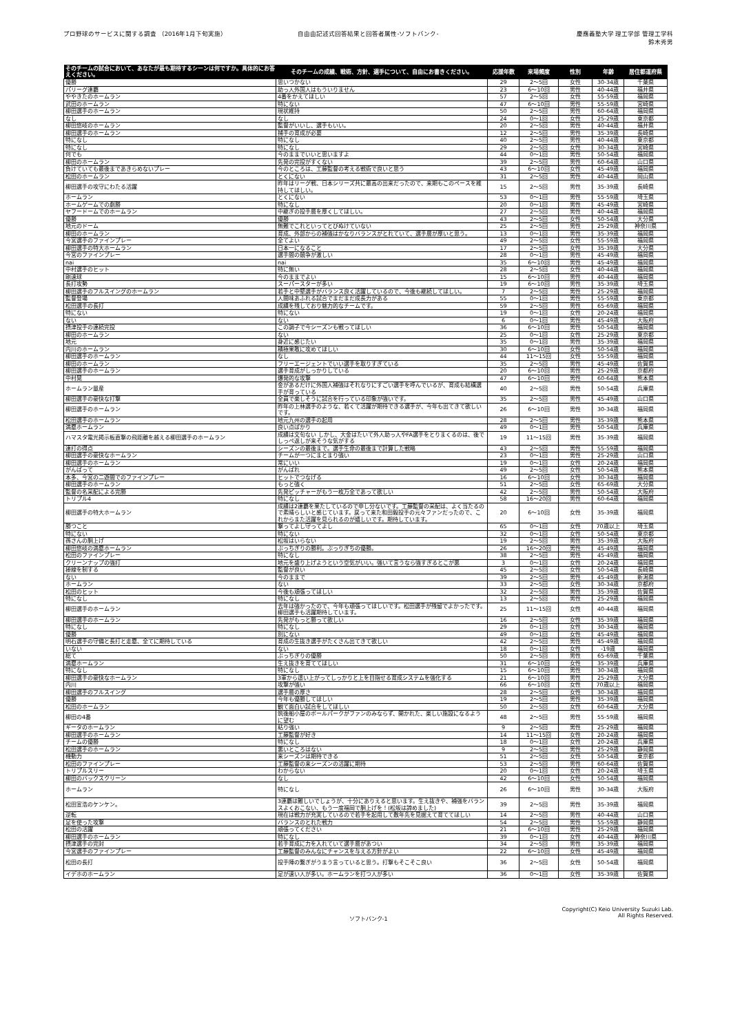プロ野球のサービスに関する調査 （2016年1月下旬実施）
自由由記述式回答結果と回答者属性-ソフトバンク-
慶應義塾大学 理工学部 管理工学科
鈴木秀男
| そのチームの試合において、あなたが最も期待するシーンは何ですか。具体的にお答えください。 | そのチームの成績、戦術、方針、選手について、自由にお書きください。 | 応援年数 | 来場頻度 | 性別 | 年齢 | 居住都道府県 |
| --- | --- | --- | --- | --- | --- | --- |
| 優勝 | 思いつかない | 29 | 2～5回 | 女性 | 30-34歳 | 千葉県 |
| パリーグ連覇 | 助っ人外国人はもういりません | 23 | 6～10回 | 男性 | 40-44歳 | 福井県 |
| ややきたのホームラン | 4番をかえてほしい | 57 | 2～5回 | 女性 | 55-59歳 | 福岡県 |
| 武田のホームラン | 特にない | 47 | 6～10回 | 男性 | 55-59歳 | 宮崎県 |
| 柳田選手のホームラン | 現状維持 | 50 | 2～5回 | 男性 | 60-64歳 | 福岡県 |
| なし | なし | 24 | 0～1回 | 女性 | 25-29歳 | 東京都 |
| 柳田悠岐のホームラン | 監督がいいし、選手もいい。 | 20 | 2～5回 | 男性 | 40-44歳 | 福井県 |
| 柳田選手のホームラン | 捕手の育成が必要 | 12 | 2～5回 | 男性 | 35-39歳 | 長崎県 |
| 特になし | 特になし | 40 | 2～5回 | 男性 | 40-44歳 | 東京都 |
| 特になし | 特になし | 29 | 2～5回 | 女性 | 30-34歳 | 宮崎県 |
| 何でも | 今のままでいいと思いますよ | 44 | 0～1回 | 男性 | 50-54歳 | 福岡県 |
| 柳田のホームラン | 先発の完投がすくない | 39 | 2～5回 | 男性 | 60-64歳 | 山口県 |
| 負けていても最後まであきらめないプレー | 今のところは、工藤監督の考える戦術で良いと思う | 43 | 6～10回 | 女性 | 45-49歳 | 福岡県 |
| 松田のホームラン | とくにない | 31 | 2～5回 | 男性 | 40-44歳 | 岡山県 |
| 柳田選手の攻守にわたる活躍 | 昨年はリーグ戦、日本シリーズ共に最高の出来だったので、来期もこのペースを維持してほしい。 | 15 | 2～5回 | 男性 | 35-39歳 | 長崎県 |
| ホームラン | とくにない | 53 | 0～1回 | 男性 | 55-59歳 | 埼玉県 |
| ホームゲームでの劇勝 | 特になし | 20 | 0～1回 | 男性 | 45-49歳 | 宮崎県 |
| ヤフードームでのホームラン | 中継ぎの投手層を厚くしてほしい。 | 27 | 2～5回 | 男性 | 40-44歳 | 福岡県 |
| 優勝 | 優勝 | 43 | 2～5回 | 女性 | 50-54歳 | 大分県 |
| 地元のドーム | 無難でこれといってとびぬけていない | 25 | 2～5回 | 男性 | 25-29歳 | 神奈川県 |
| 柳田のホームラン | 育成、外部からの補強はかなりバランスがとれていて、選手層が厚いと思う。 | 13 | 0～1回 | 男性 | 35-39歳 | 福岡県 |
| 今宮選手のファインプレー | 全てよい | 49 | 2～5回 | 女性 | 55-59歳 | 福岡県 |
| 柳田選手の特大ホームラン | 日本一になること | 17 | 2～5回 | 女性 | 35-39歳 | 大分県 |
| 今宮のファインプレー | 選手間の競争が激しい | 28 | 0～1回 | 男性 | 45-49歳 | 福岡県 |
| nai | nai | 35 | 6～10回 | 男性 | 45-49歳 | 福岡県 |
| 中村選手のヒット | 特に無い | 28 | 2～5回 | 女性 | 40-44歳 | 福岡県 |
| 剛速球 | 今のままでよい | 15 | 6～10回 | 男性 | 40-44歳 | 福岡県 |
| 長打攻勢 | スーパースターが多い | 19 | 6～10回 | 男性 | 35-39歳 | 埼玉県 |
| 柳田選手のフルスイングのホームラン | 若手と中堅選手がバランス良く活躍しているので、今後も継続してほしい。 | 7 | 2～5回 | 男性 | 25-29歳 | 福岡県 |
| 監督登場 | 人間味あふれる試合でまだまだ成長力がある | 55 | 0～1回 | 男性 | 55-59歳 | 東京都 |
| 松田選手の長打 | 成績を残しており魅力的なチームです。 | 59 | 2～5回 | 男性 | 65-69歳 | 福岡県 |
| 特にない | 特にない | 19 | 0～1回 | 女性 | 20-24歳 | 福岡県 |
| ない | ない | 6 | 0～1回 | 男性 | 45-49歳 | 大阪府 |
| 摂津投手の連続完投 | この調子で今シーズンも戦ってほしい | 36 | 6～10回 | 男性 | 50-54歳 | 福岡県 |
| 柳田のホームラン | ない | 25 | 0～1回 | 女性 | 25-29歳 | 東京都 |
| 地元 | 身近に感じたい | 35 | 0～1回 | 男性 | 35-39歳 | 福岡県 |
| 内川のホームラン | 積極果敢に攻めてほしい | 30 | 6～10回 | 女性 | 50-54歳 | 福岡県 |
| 柳田選手のホームラン | なし | 44 | 11～15回 | 女性 | 55-59歳 | 福岡県 |
| 柳田のホームラン | フリーエージェントでいい選手を取りすぎている | 35 | 2～5回 | 男性 | 45-49歳 | 佐賀県 |
| 柳田選手のホームラン | 選手育成がしっかりしている | 20 | 6～10回 | 男性 | 25-29歳 | 京都府 |
| 中村晃 | 爆発的な攻撃 | 47 | 6～10回 | 男性 | 60-64歳 | 熊本県 |
| ホームラン量産 | 金があるだけに外国人補強はそれなりにすごい選手を呼んでいるが、育成も結構選手が育っている | 40 | 2～5回 | 男性 | 50-54歳 | 兵庫県 |
| 柳田選手の豪快な打撃 | 全員で楽しそうに試合を行っている印象が強いです。 | 35 | 2～5回 | 男性 | 45-49歳 | 山口県 |
| 柳田選手のホームラン | 昨年の上林選手のような、若くて活躍が期待できる選手が、今年も出てきて欲しいです。 | 26 | 6～10回 | 男性 | 30-34歳 | 福岡県 |
| 松田選手のホームラン | 地元九州の選手の起用 | 28 | 2～5回 | 男性 | 35-39歳 | 熊本県 |
| 満塁ホームラン | 良い点ばかり | 49 | 0～1回 | 男性 | 50-54歳 | 兵庫県 |
| ハマスタ電光掲示板直撃の飛距離を越える柳田選手のホームラン | 成績は文句ない しかし、大金はたいて外人助っ人やFA選手をとりまくるのは、後でしっぺ返しが来そうな気がする | 19 | 11～15回 | 男性 | 35-39歳 | 福岡県 |
| 連打の得点 | シーズンの最後まで。選手生命の最後まで計算した戦略 | 43 | 2～5回 | 男性 | 55-59歳 | 福岡県 |
| 柳田選手の豪快なホームラン | チームが一つにまとまり強い | 23 | 0～1回 | 男性 | 25-29歳 | 山口県 |
| 柳田選手のホームラン | 常にいい | 19 | 0～1回 | 女性 | 20-24歳 | 福岡県 |
| がんばって | がんばれ | 49 | 2～5回 | 女性 | 50-54歳 | 熊本県 |
| 本多、今宮の二遊間でのファインプレー | ヒットでつなげる | 16 | 6～10回 | 女性 | 30-34歳 | 福岡県 |
| 柳田選手のホームラン | もっと強く | 51 | 2～5回 | 女性 | 65-69歳 | 大分県 |
| 監督の名采配による完勝 | 先発ピッチャーがもう一枚万全であって欲しい | 42 | 2～5回 | 男性 | 50-54歳 | 大阪府 |
| トリプル4 | 特になし | 58 | 16～20回 | 男性 | 60-64歳 | 福岡県 |
| 柳田選手の特大ホームラン | 成績は2連覇を果たしているので申し分ないです。工藤監督の采配は、よく当たるので素晴らしいと感じています。戻って来た和田毅投手の元々ファンだったので、これからまた活躍を見られるのが嬉しいです。期待しています。 | 20 | 6～10回 | 女性 | 35-39歳 | 福岡県 |
| 勝つこと | 撃ってよし守ってよし | 65 | 0～1回 | 女性 | 70歳以上 | 埼玉県 |
| 特にない | 特にない | 32 | 0～1回 | 女性 | 50-54歳 | 東京都 |
| 孫さんの胴上げ | 松坂はいらない | 19 | 2～5回 | 男性 | 35-39歳 | 大阪府 |
| 柳田悠岐の満塁ホームラン | ぶっちぎりの勝利。ぶっりぎちの優勝。 | 26 | 16～20回 | 男性 | 45-49歳 | 福岡県 |
| 松田のファインプレー | 特になし | 38 | 2～5回 | 男性 | 45-49歳 | 福岡県 |
| クリーンナップの強打 | 地元を盛り上げようという空気がいい。強いて言うなら強すぎるとこが悪 | 3 | 0～1回 | 女性 | 20-24歳 | 福岡県 |
| 接線を制する | 監督が良い | 45 | 2～5回 | 女性 | 50-54歳 | 長崎県 |
| ない | 今のままで | 39 | 2～5回 | 男性 | 45-49歳 | 新潟県 |
| ホームラン | ない | 33 | 2～5回 | 女性 | 30-34歳 | 京都府 |
| 松田のヒット | 今後も頑張ってほしい | 32 | 2～5回 | 男性 | 35-39歳 | 佐賀県 |
| 特になし | 特になし | 13 | 2～5回 | 男性 | 25-29歳 | 福岡県 |
| 柳田選手のホームラン | 去年は強かったので、今年も頑張ってほしいです。松田選手が残留でよかったです。柳田選手も活躍期待しています。 | 25 | 11～15回 | 女性 | 40-44歳 | 福岡県 |
| 柳田選手のホームラン | 先発がもっと勝って欲しい | 16 | 2～5回 | 女性 | 35-39歳 | 福岡県 |
| 特になし | 特になし | 29 | 0～1回 | 女性 | 30-34歳 | 福岡県 |
| 優勝 | 別にない | 49 | 0～1回 | 女性 | 45-49歳 | 福岡県 |
| 明石選手の守備と長打と走塁、全てに期待している | 育成の生抜き選手がたくさん出てきて欲しい | 42 | 2～5回 | 男性 | 45-49歳 | 福岡県 |
| いない | ない | 18 | 0～1回 | 女性 | -19歳 | 福岡県 |
| 総て | ぶっちぎりの優勝 | 50 | 2～5回 | 男性 | 65-69歳 | 千葉県 |
| 満塁ホームラン | 生え抜きを育ててほしい | 31 | 6～10回 | 女性 | 35-39歳 | 兵庫県 |
| 特になし | 特になし | 15 | 6～10回 | 男性 | 30-34歳 | 福岡県 |
| 柳田選手の豪快なホームラン | 3軍から這い上がってしっかりと上を目指せる育成システムを強化する | 21 | 6～10回 | 男性 | 25-29歳 | 大分県 |
| 内川 | 攻撃が強い | 66 | 6～10回 | 女性 | 70歳以上 | 福岡県 |
| 柳田選手のフルスイング | 選手層の厚さ | 28 | 2～5回 | 女性 | 30-34歳 | 福岡県 |
| 優勝 | 今年も優勝してほしい | 19 | 2～5回 | 男性 | 35-39歳 | 福岡県 |
| 松田のホームラン | 観て面白い試合をしてほしい | 50 | 2～5回 | 女性 | 60-64歳 | 大分県 |
| 柳田の4番 | 筑後船小屋のボールパークがファンのみならず、開かれた、楽しい施設になるように望む | 48 | 2～5回 | 男性 | 55-59歳 | 福岡県 |
| ギータのホームラン | 粘り強い | 9 | 2～5回 | 男性 | 25-29歳 | 福岡県 |
| 柳田選手のホームラン | 工藤監督が好き | 14 | 11～15回 | 女性 | 20-24歳 | 福岡県 |
| チームの優勝 | 特になし | 18 | 0～1回 | 女性 | 20-24歳 | 兵庫県 |
| 松田選手のホームラン | 悪いところはない | 9 | 2～5回 | 男性 | 25-29歳 | 静岡県 |
| 機動力 | 来シーズンは期待できる | 51 | 2～5回 | 女性 | 50-54歳 | 東京都 |
| 松田のファインプレー | 工藤監督の来シーズンの活躍に期待 | 53 | 2～5回 | 男性 | 60-64歳 | 佐賀県 |
| トリプルスリー | わからない | 20 | 0～1回 | 女性 | 20-24歳 | 埼玉県 |
| 柳田のバックスクリーン | なし | 42 | 6～10回 | 女性 | 50-54歳 | 福岡県 |
| ホームラン | 特になし | 26 | 6～10回 | 男性 | 30-34歳 | 大阪府 |
| 松田宣浩のケンケン。 | 3連覇は難しいでしょうが、十分にありえると思います。生え抜きや、補強をバランスよくおこない、もう一度福岡で胴上げを！(松坂は諦めました) | 39 | 2～5回 | 男性 | 35-39歳 | 福岡県 |
| 逆転 | 現在は戦力が充実しているので若手を起用して数年先を見据えて育ててほしい | 14 | 2～5回 | 男性 | 40-44歳 | 山口県 |
| 足を使った攻撃 | バランスのとれた戦力 | 54 | 2～5回 | 男性 | 55-59歳 | 静岡県 |
| 松田の活躍 | 頑張ってください | 21 | 6～10回 | 男性 | 25-29歳 | 福岡県 |
| 柳田選手のホームラン | 特になし | 39 | 0～1回 | 女性 | 40-44歳 | 神奈川県 |
| 摂津選手の完封 | 若手育成に力を入れていて選手層があつい | 34 | 2～5回 | 男性 | 35-39歳 | 福岡県 |
| 今宮選手のファインプレー | 工藤監督のみんなにチャンスを与える方針がよい | 22 | 6～10回 | 女性 | 45-49歳 | 福岡県 |
| 松田の長打 | 投手陣の繋ぎがうまう言っていると思う。打撃もそこそこ良い | 36 | 2～5回 | 女性 | 50-54歳 | 福岡県 |
| イデホのホームラン | 足が速い人が多い。ホームランを打つ人が多い | 36 | 0～1回 | 女性 | 35-39歳 | 佐賀県 |
ソフトバンク-1
Copyright(C) Keio University Suzuki Lab.
All Rights Reserved.